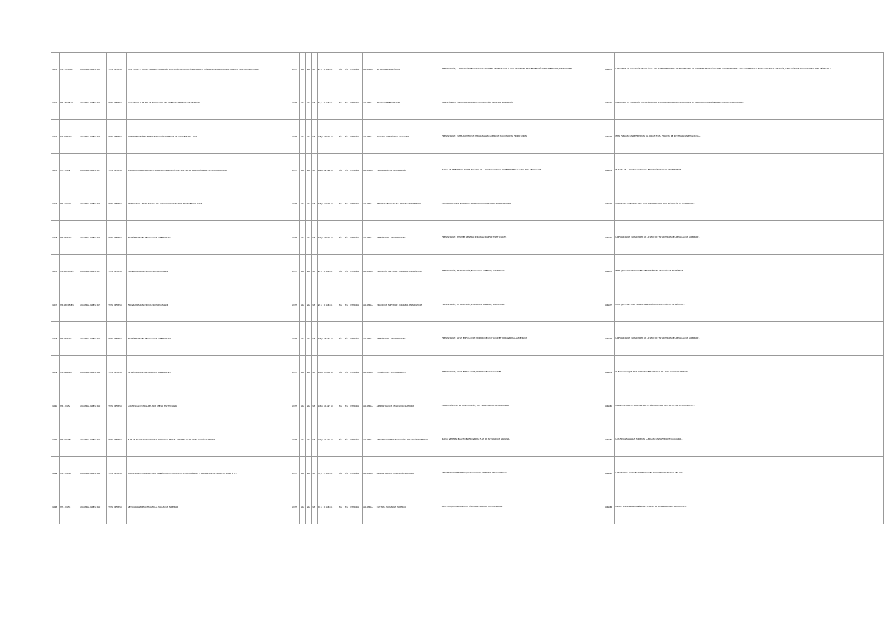| 70470 | 378.17 IC15e-1 | COLOMBIA. ICFES, 1978 | TEXTO IMPRESO | CONTENIDOS Y PAUTAS PARA LA PLANEACIÓN, EJECUCIÓN Y EVALUACIÓN DE CLASES TEÓRICAS, DE LABORATORIO, TALLER Y PRÁCTICA INDUSTRIAL | ICFES | N/A | N/A | N/A | 93 p. ; 22 x 28 cm | N/A | N/A | ESPAÑOL | COLOMBIA | MÉTODOS DE ENSEÑANZA | PRESENTACIÓN; LA EDUCACIÓN TECNOLÓGICA Y EL PAPEL DEL PROFESOR Y EL ALUMNO EN EL PROCESO ENSEÑANZA APRENDIZAJE; DEFINICIONES | 0049470 | LA DIVISIÓN DE EDUCACIÓN TECNOLÓGICA DEL ICFES PRESENTA A LOS PROFESORES DE CARRERAS TECNOLÓGICAS EL DOCUMENTO TITULADO "CONTENIDOS Y PAUTAS PARA LA PLANEACIÓN, EJECUCIÓN Y EVALUACIÓN DE CLASES TEÓRICAS..." |
| 70471 | 378.17 IC15e-2 | COLOMBIA. ICFES, 1978 | TEXTO IMPRESO | CONTENIDOS Y PAUTAS DE EVALUACIÓN DEL APRENDIZAJE DE CLASES TEÓRICAS | ICFES | N/A | N/A | N/A | 77 p. ; 22 x 28 cm | N/A | N/A | ESPAÑOL | COLOMBIA | MÉTODOS DE ENSEÑANZA | DEFINICIÓN DE TÉRMINOS; APRENDIZAJE; INSTRUCCIÓN; MEDICIÓN; EVALUACIÓN | 0049471 | LA DIVISIÓN DE EDUCACIÓN TECNOLÓGICA DEL ICFES PRESENTA A LOS PROFESORES DE CARRERAS TECNOLÓGICAS EL DOCUMENTO TITULADO... |
| 70472 | 306.803 IC15h | COLOMBIA. ICFES, 1979 | TEXTO IMPRESO | HISTORIA ESTADÍSTICA DE LA EDUCACIÓN SUPERIOR EN COLOMBIA 1960 - 1977 | ICFES | N/A | N/A | N/A | 135 p. ; 28 x 22 cm | N/A | N/A | ESPAÑOL | COLOMBIA | HISTORIA - ESTADÍSTICA - COLOMBIA | PRESENTACIÓN; ESTABLECIMIENTOS; PROGRAMAS ACADÉMICOS; SOLICITUDES A PRIMER CURSO | 0049472 | ESTA PUBLICACIÓN REPRESENTA UN AVANCE EN EL PROCESO DE INVESTIGACIÓN ESTADÍSTICA... |
| 70473 | 379.1 IC15a | COLOMBIA. ICFES, 1979 | TEXTO IMPRESO | ALGUNAS CONSIDERACIONES SOBRE LA FINANCIACIÓN DEL SISTEMA DE EDUCACIÓN POST-SECUNDARIA OFICIAL | ICFES | N/A | N/A | N/A | 118 p. ; 22 x 28 cm | N/A | N/A | ESPAÑOL | COLOMBIA | FINANCIACIÓN DE LA EDUCACIÓN | MARCO DE REFERENCIA PARA EL ANÁLISIS DE LA FINANCIACIÓN DEL SISTEMA DE EDUCACIÓN POST-SECUNDARIA | 0049473 | EL TEMA DE LA FINANCIACIÓN DE LA EDUCACIÓN OFICIAL Y UNIVERSITARIA... |
| 70474 | 379.113 IC15s | COLOMBIA. ICFES, 1979 | TEXTO IMPRESO | SÍNTESIS DE LA PROBLEMÁTICA DE LA EDUCACIÓN POST-SECUNDARIA EN COLOMBIA | ICFES | N/A | N/A | N/A | 626 p. ; 22 x 28 cm | N/A | N/A | ESPAÑOL | COLOMBIA | REFORMAS EDUCATIVAS - EDUCACIÓN SUPERIOR | CONSIDERACIONES GENERALES SOBRE EL SISTEMA EDUCATIVO COLOMBIANO | 0049474 | UNA DE LAS EXIGENCIAS QUE TIENE QUE AFRONTAR TODO PAÍS EN VÍA DE DESARROLLO... |
| 70475 | 378.021 IC15e | COLOMBIA. ICFES, 1979 | TEXTO IMPRESO | ESTADÍSTICAS DE LA EDUCACIÓN SUPERIOR 1977 | ICFES | N/A | N/A | N/A | 237 p. ; 28 x 22 cm | N/A | N/A | ESPAÑOL | COLOMBIA | ESTADÍSTICAS - UNIVERSIDADES | PRESENTACIÓN; RESUMEN GENERAL; INFORMACIÓN POR INSTITUCIONES | 0049475 | LA PUBLICACIÓN FORMA PARTE DE LA SERIE DE "ESTADÍSTICAS DE LA EDUCACIÓN SUPERIOR"... |
| 70476 | 378.86 IC15p Ej.1 | COLOMBIA. ICFES, 1979 | TEXTO IMPRESO | PROGRAMAS ACADÉMICOS NOCTURNOS 1978 | ICFES | N/A | N/A | N/A | 99 p. ; 22 x 28 cm | N/A | N/A | ESPAÑOL | COLOMBIA | EDUCACIÓN SUPERIOR - COLOMBIA - ESTADÍSTICAS | PRESENTACIÓN; INTRODUCCIÓN; EDUCACIÓN SUPERIOR; UNIVERSIDAD | 0049476 | ESTE QUE CONSTITUYE UN ESFUERZO MÁS DE LA SECCIÓN DE ESTADÍSTICA... |
| 70477 | 378.86 IC15p Ej.2 | COLOMBIA. ICFES, 1979 | TEXTO IMPRESO | PROGRAMAS ACADÉMICOS NOCTURNOS 1978 | ICFES | N/A | N/A | N/A | 99 p. ; 22 x 28 cm | N/A | N/A | ESPAÑOL | COLOMBIA | EDUCACIÓN SUPERIOR - COLOMBIA - ESTADÍSTICAS | PRESENTACIÓN; INTRODUCCIÓN; EDUCACIÓN SUPERIOR; UNIVERSIDAD | 0049477 | ESTE QUE CONSTITUYE UN ESFUERZO MÁS DE LA SECCIÓN DE ESTADÍSTICA... |
| 70478 | 378.021 IC15e | COLOMBIA. ICFES, 1980 | TEXTO IMPRESO | ESTADÍSTICAS DE LA EDUCACIÓN SUPERIOR 1978 | ICFES | N/A | N/A | N/A | 233 p. ; 25 x 34 cm | N/A | N/A | ESPAÑOL | COLOMBIA | ESTADÍSTICAS - UNIVERSIDADES | PRESENTACIÓN; NOTAS EXPLICATIVAS; NÚMERO DE INSTITUCIONES Y PROGRAMAS ACADÉMICOS | 0049478 | LA PUBLICACIÓN FORMA PARTE DE LA SERIE DE "ESTADÍSTICAS DE LA EDUCACIÓN SUPERIOR"... |
| 70479 | 378.021 IC15e | COLOMBIA. ICFES, 1980 | TEXTO IMPRESO | ESTADÍSTICAS DE LA EDUCACIÓN SUPERIOR 1979 | ICFES | N/A | N/A | N/A | 223 p. ; 25 x 34 cm | N/A | N/A | ESPAÑOL | COLOMBIA | ESTADÍSTICAS - UNIVERSIDADES | PRESENTACIÓN; NOTAS EXPLICATIVAS; NÚMERO DE INSTITUCIONES | 0049479 | PUBLICACIÓN QUE HACE PARTE DE "ESTADÍSTICAS DE LA EDUCACIÓN SUPERIOR"... |
| 70480 | 378.1 IC15u | COLOMBIA. ICFES, 1980 | TEXTO IMPRESO | UNIVERSIDAD ESTATAL DEL SUR DISEÑO INSTITUCIONAL | ICFES | N/A | N/A | N/A | 103 p. ; 21 x 27 cm | N/A | N/A | ESPAÑOL | COLOMBIA | ADMINISTRACIÓN - EDUCACIÓN SUPERIOR | CARACTERÍSTICAS DE LA INSTITUCIÓN; LOS PROBLEMAS DE LA COMUNIDAD | 0049480 | LA UNIVERSIDAD ESTATAL DEL SUR ESTÁ ENMARCADA DENTRO DE LOS DEVENIMIENTOS... |
| 70481 | 378.01 IC15p | COLOMBIA. ICFES, 1980 | TEXTO IMPRESO | PLAN DE INTEGRACIÓN NACIONAL PROGRAMA PARA EL DESARROLLO DE LA EDUCACIÓN SUPERIOR | ICFES | N/A | N/A | N/A | 162 p. ; 21 x 27 cm | N/A | N/A | ESPAÑOL | COLOMBIA | DESARROLLO DE LA EDUCACIÓN - EDUCACIÓN SUPERIOR | MARCO GENERAL; BASES DEL PROGRAMA; PLAN DE INTEGRACIÓN NACIONAL | 0049481 | LOS PROBLEMAS QUE ENFRENTA LA EDUCACIÓN SUPERIOR EN COLOMBIA... |
| 70482 | 378.1 IC15u2 | COLOMBIA. ICFES, 1980 | TEXTO IMPRESO | UNIVERSIDAD ESTATAL DEL SUR DIAGNÓSTICO DE LOS ASPECTOS ECONÓMICOS Y SOCIALES DE LA CIUDAD DE BOGOTÁ D.E. | ICFES | N/A | N/A | N/A | 76 p. ; 21 x 26 cm | N/A | N/A | ESPAÑOL | COLOMBIA | ADMINISTRACIÓN - EDUCACIÓN SUPERIOR | DESARROLLO URBANÍSTICO; INTRODUCCIÓN; ASPECTOS DEMOGRÁFICOS | 0049482 | LA SURGER LA IDEA DE LA CREACIÓN DE LA UNIVERSIDAD ESTATAL DEL SUR... |
| 70483 | 379.1 IC15m | COLOMBIA. ICFES, 1980 | TEXTO IMPRESO | METODOLOGÍA DE COSTOS EN LA EDUCACIÓN SUPERIOR | ICFES | N/A | N/A | N/A | 56 p. ; 22 x 28 cm | N/A | N/A | ESPAÑOL | COLOMBIA | COSTOS - EDUCACIÓN SUPERIOR | OBJETIVOS; DEFINICIONES DE TÉRMINOS Y CONCEPTOS UTILIZADOS | 0049483 | DESDE LAS NORMAS ORGÁNICAS... COSTOS DE LOS PROGRAMAS EDUCATIVOS... |